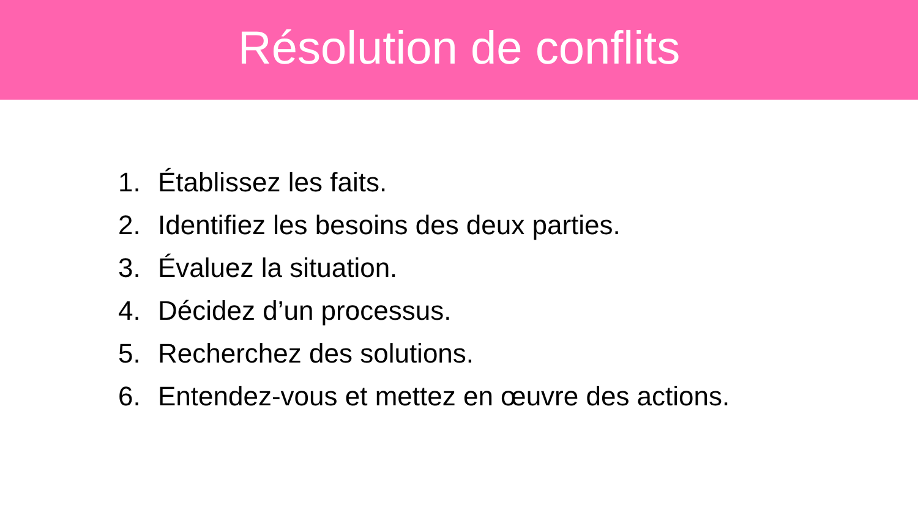Résolution de conflits
1. Établissez les faits.
2. Identifiez les besoins des deux parties.
3. Évaluez la situation.
4. Décidez d’un processus.
5. Recherchez des solutions.
6. Entendez-vous et mettez en œuvre des actions.